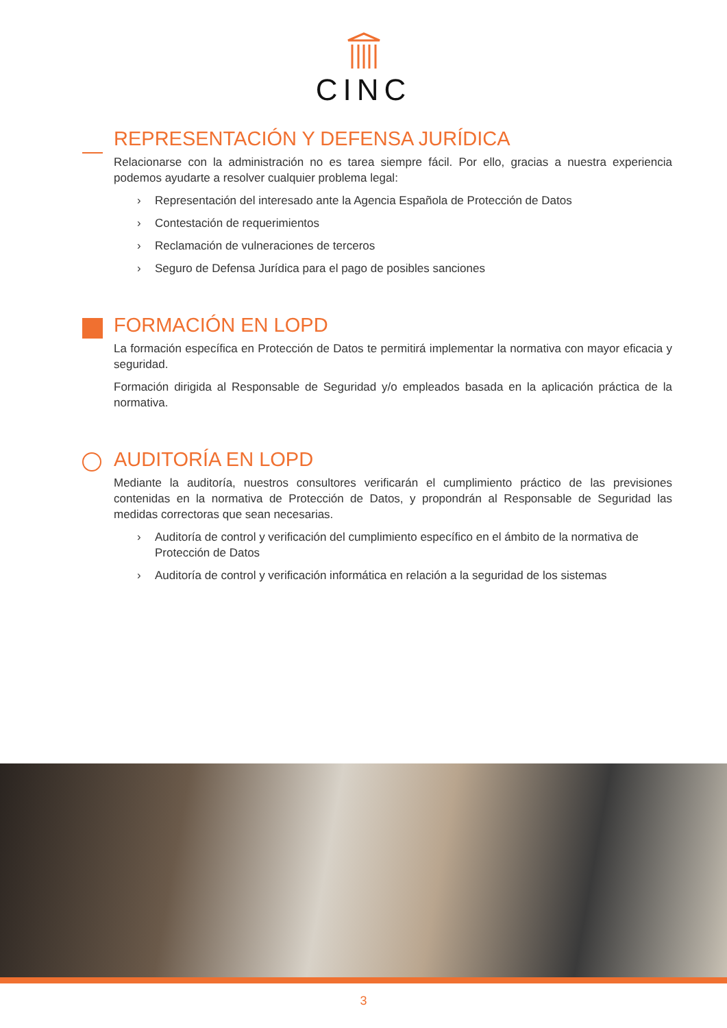CINC
REPRESENTACIÓN Y DEFENSA JURÍDICA
Relacionarse con la administración no es tarea siempre fácil. Por ello, gracias a nuestra experiencia podemos ayudarte a resolver cualquier problema legal:
› Representación del interesado ante la Agencia Española de Protección de Datos
› Contestación de requerimientos
› Reclamación de vulneraciones de terceros
› Seguro de Defensa Jurídica para el pago de posibles sanciones
FORMACIÓN EN LOPD
La formación específica en Protección de Datos te permitirá implementar la normativa con mayor eficacia y seguridad.
Formación dirigida al Responsable de Seguridad y/o empleados basada en la aplicación práctica de la normativa.
AUDITORÍA EN LOPD
Mediante la auditoría, nuestros consultores verificarán el cumplimiento práctico de las previsiones contenidas en la normativa de Protección de Datos, y propondrán al Responsable de Seguridad las medidas correctoras que sean necesarias.
› Auditoría de control y verificación del cumplimiento específico en el ámbito de la normativa de Protección de Datos
› Auditoría de control y verificación informática en relación a la seguridad de los sistemas
3